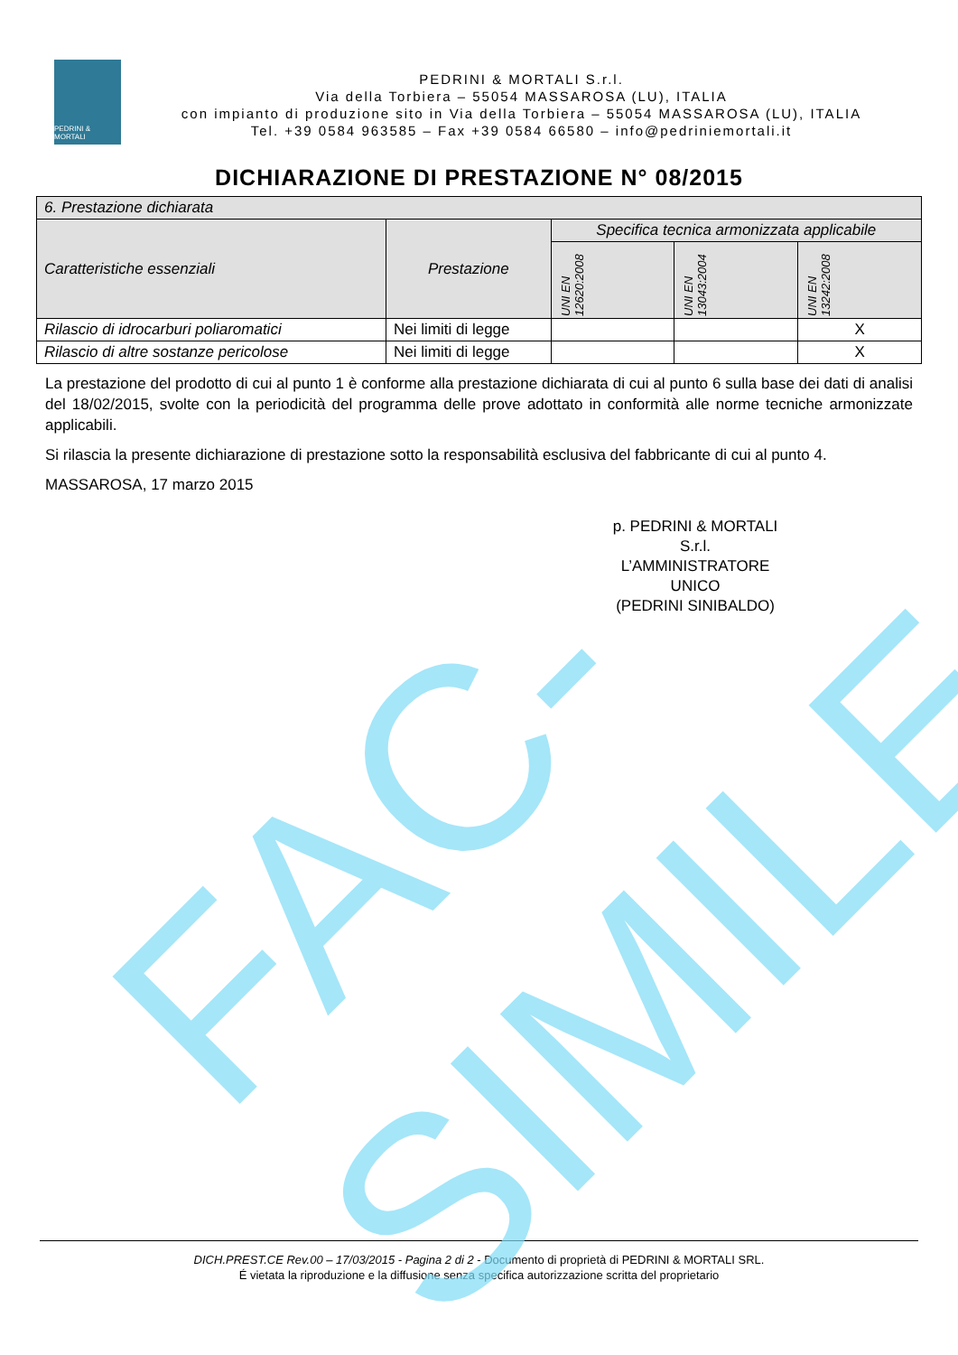PEDRINI & MORTALI
PEDRINI & MORTALI S.r.l.
Via della Torbiera – 55054 MASSAROSA (LU), ITALIA
con impianto di produzione sito in Via della Torbiera – 55054 MASSAROSA (LU), ITALIA
Tel. +39 0584 963585 – Fax +39 0584 66580 – info@pedriniemortali.it
DICHIARAZIONE DI PRESTAZIONE N° 08/2015
| 6. Prestazione dichiarata | | | | |
| Caratteristiche essenziali | Prestazione | Specifica tecnica armonizzata applicabile | | |
| | | UNI EN 12620:2008 | UNI EN 13043:2004 | UNI EN 13242:2008 |
| Rilascio di idrocarburi poliaromatici | Nei limiti di legge | | | X |
| Rilascio di altre sostanze pericolose | Nei limiti di legge | | | X |
La prestazione del prodotto di cui al punto 1 è conforme alla prestazione dichiarata di cui al punto 6 sulla base dei dati di analisi del 18/02/2015, svolte con la periodicità del programma delle prove adottato in conformità alle norme tecniche armonizzate applicabili.
Si rilascia la presente dichiarazione di prestazione sotto la responsabilità esclusiva del fabbricante di cui al punto 4.
MASSAROSA, 17 marzo 2015
p. PEDRINI & MORTALI S.r.l.
L’AMMINISTRATORE UNICO
(PEDRINI SINIBALDO)
DICH.PREST.CE Rev.00 – 17/03/2015 - Pagina 2 di 2 - Documento di proprietà di PEDRINI & MORTALI SRL.
É vietata la riproduzione e la diffusione senza specifica autorizzazione scritta del proprietario
FAC-SIMILE